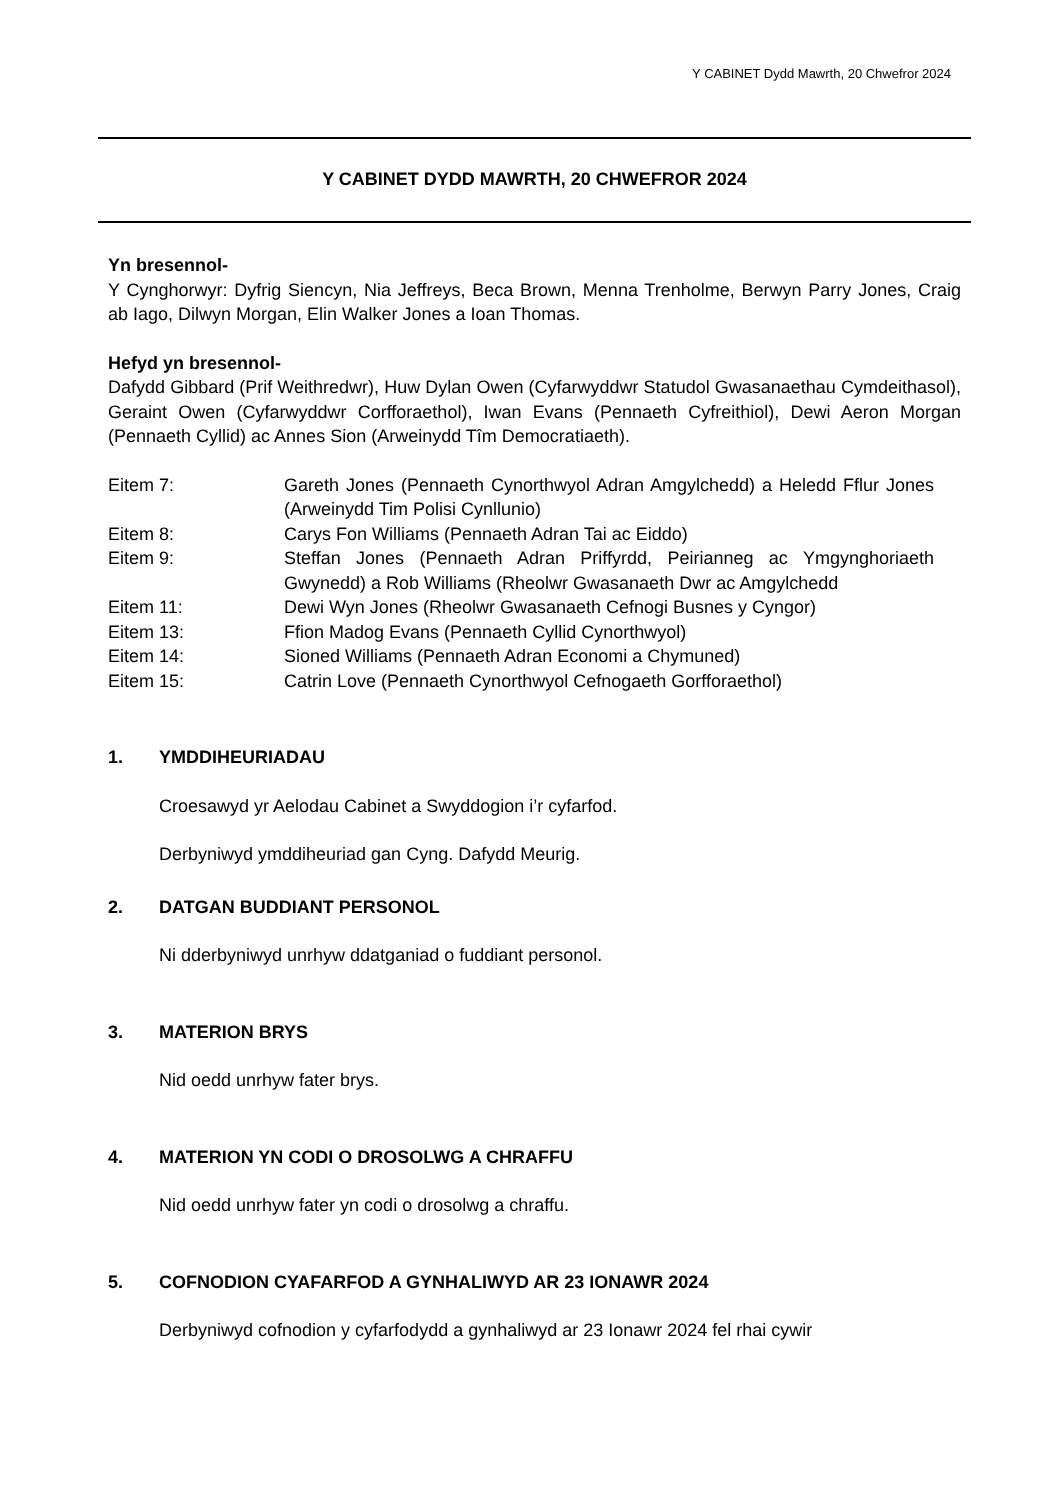Y CABINET Dydd Mawrth, 20 Chwefror 2024
Y CABINET DYDD MAWRTH, 20 CHWEFROR 2024
Yn bresennol-
Y Cynghorwyr: Dyfrig Siencyn, Nia Jeffreys, Beca Brown, Menna Trenholme, Berwyn Parry Jones, Craig ab Iago, Dilwyn Morgan, Elin Walker Jones a Ioan Thomas.
Hefyd yn bresennol-
Dafydd Gibbard (Prif Weithredwr), Huw Dylan Owen (Cyfarwyddwr Statudol Gwasanaethau Cymdeithasol), Geraint Owen (Cyfarwyddwr Corfforaethol), Iwan Evans (Pennaeth Cyfreithiol), Dewi Aeron Morgan (Pennaeth Cyllid) ac Annes Sion (Arweinydd Tîm Democratiaeth).
Eitem 7: Gareth Jones (Pennaeth Cynorthwyol Adran Amgylchedd) a Heledd Fflur Jones (Arweinydd Tim Polisi Cynllunio)
Eitem 8: Carys Fon Williams (Pennaeth Adran Tai ac Eiddo)
Eitem 9: Steffan Jones (Pennaeth Adran Priffyrdd, Peirianneg ac Ymgynghoriaeth Gwynedd) a Rob Williams (Rheolwr Gwasanaeth Dwr ac Amgylchedd
Eitem 11: Dewi Wyn Jones (Rheolwr Gwasanaeth Cefnogi Busnes y Cyngor)
Eitem 13: Ffion Madog Evans (Pennaeth Cyllid Cynorthwyol)
Eitem 14: Sioned Williams (Pennaeth Adran Economi a Chymuned)
Eitem 15: Catrin Love (Pennaeth Cynorthwyol Cefnogaeth Gorfforaethol)
1. YMDDIHEURIADAU
Croesawyd yr Aelodau Cabinet a Swyddogion i’r cyfarfod.
Derbyniwyd ymddiheuriad gan Cyng. Dafydd Meurig.
2. DATGAN BUDDIANT PERSONOL
Ni dderbyniwyd unrhyw ddatganiad o fuddiant personol.
3. MATERION BRYS
Nid oedd unrhyw fater brys.
4. MATERION YN CODI O DROSOLWG A CHRAFFU
Nid oedd unrhyw fater yn codi o drosolwg a chraffu.
5. COFNODION CYAFARFOD A GYNHALIWYD AR 23 IONAWR 2024
Derbyniwyd cofnodion y cyfarfodydd a gynhaliwyd ar 23 Ionawr 2024 fel rhai cywir